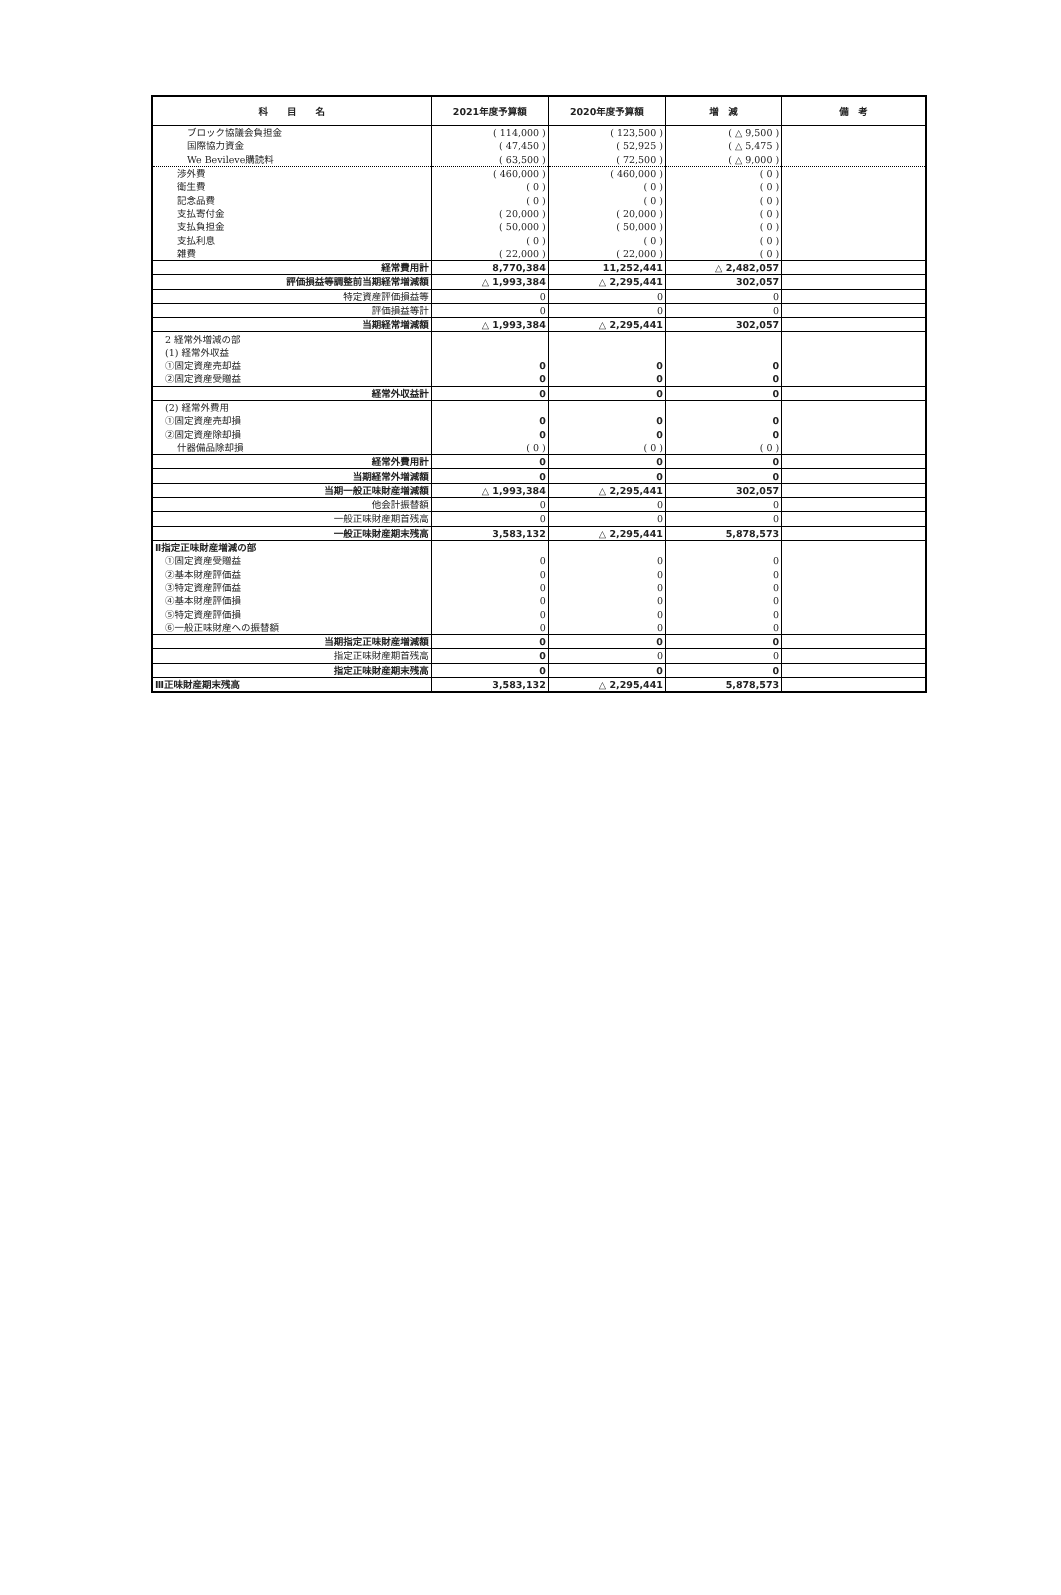| 科 目 名 | 2021年度予算額 | 2020年度予算額 | 増 減 | 備 考 |
| --- | --- | --- | --- | --- |
| ブロック協議会負担金 | ( 114,000 ) | ( 123,500 ) | ( △ 9,500 ) | |
| 国際協力資金 | ( 47,450 ) | ( 52,925 ) | ( △ 5,475 ) | |
| We Bevileve購読料 | ( 63,500 ) | ( 72,500 ) | ( △ 9,000 ) | |
| 渉外費 | ( 460,000 ) | ( 460,000 ) | ( 0 ) | |
| 衛生費 | ( 0 ) | ( 0 ) | ( 0 ) | |
| 記念品費 | ( 0 ) | ( 0 ) | ( 0 ) | |
| 支払寄付金 | ( 20,000 ) | ( 20,000 ) | ( 0 ) | |
| 支払負担金 | ( 50,000 ) | ( 50,000 ) | ( 0 ) | |
| 支払利息 | ( 0 ) | ( 0 ) | ( 0 ) | |
| 雑費 | ( 22,000 ) | ( 22,000 ) | ( 0 ) | |
| 経常費用計 | 8,770,384 | 11,252,441 | △ 2,482,057 | |
| 評価損益等調整前当期経常増減額 | △ 1,993,384 | △ 2,295,441 | 302,057 | |
| 特定資産評価損益等 | 0 | 0 | 0 | |
| 評価損益等計 | 0 | 0 | 0 | |
| 当期経常増減額 | △ 1,993,384 | △ 2,295,441 | 302,057 | |
| 2 経常外増減の部 | | | | |
| (1) 経常外収益 | | | | |
| ①固定資産売却益 | 0 | 0 | 0 | |
| ②固定資産受贈益 | 0 | 0 | 0 | |
| 経常外収益計 | 0 | 0 | 0 | |
| (2) 経常外費用 | | | | |
| ①固定資産売却損 | 0 | 0 | 0 | |
| ②固定資産除却損 | 0 | 0 | 0 | |
| 什器備品除却損 | ( 0 ) | ( 0 ) | ( 0 ) | |
| 経常外費用計 | 0 | 0 | 0 | |
| 当期経常外増減額 | 0 | 0 | 0 | |
| 当期一般正味財産増減額 | △ 1,993,384 | △ 2,295,441 | 302,057 | |
| 他会計振替額 | 0 | 0 | 0 | |
| 一般正味財産期首残高 | 0 | 0 | 0 | |
| 一般正味財産期末残高 | 3,583,132 | △ 2,295,441 | 5,878,573 | |
| Ⅱ指定正味財産増減の部 | | | | |
| ①固定資産受贈益 | 0 | 0 | 0 | |
| ②基本財産評価益 | 0 | 0 | 0 | |
| ③特定資産評価益 | 0 | 0 | 0 | |
| ④基本財産評価損 | 0 | 0 | 0 | |
| ⑤特定資産評価損 | 0 | 0 | 0 | |
| ⑥一般正味財産への振替額 | 0 | 0 | 0 | |
| 当期指定正味財産増減額 | 0 | 0 | 0 | |
| 指定正味財産期首残高 | 0 | 0 | 0 | |
| 指定正味財産期末残高 | 0 | 0 | 0 | |
| Ⅲ正味財産期末残高 | 3,583,132 | △ 2,295,441 | 5,878,573 | |